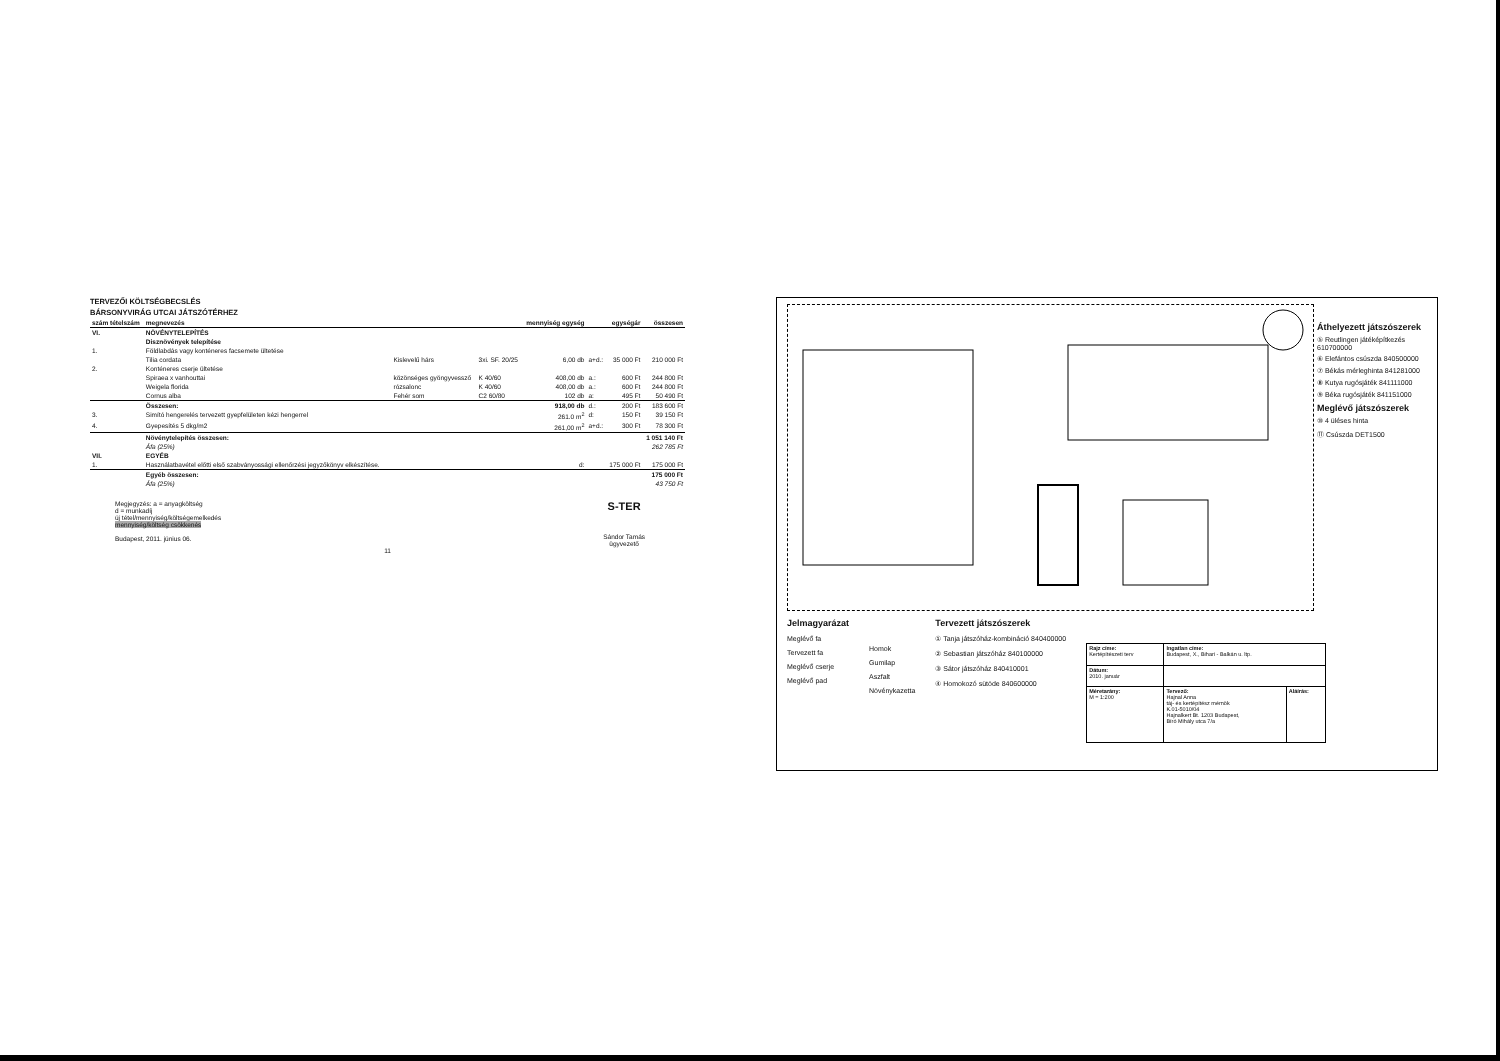TERVEZŐI KÖLTSÉGBECSLÉS
BÁRSONYVIRÁG UTCAI JÁTSZÓTÉRHEZ
| szám tételszám | megnevezés | | | mennyiség egység | | egységár | összesen |
| --- | --- | --- | --- | --- | --- | --- | --- |
| VI. | NÖVÉNYTELEPÍTÉS | | | | | | |
| | Disznövények telepítése | | | | | | |
| 1. | Földlabdás vagy konténeres facsemete ültetése | | | | | | |
| | Tilia cordata | Kislevelű hárs | 3xi. SF. 20/25 | 6,00 db | a+d.: | 35 000 Ft | 210 000 Ft |
| 2. | Konténeres cserje ültetése | | | | | | |
| | Spiraea x vanhouttai | közönséges gyöngyvessző | K 40/60 | 408,00 db | a.: | 600 Ft | 244 800 Ft |
| | Weigela florida | rózsalonc | K 40/60 | 408,00 db | a.: | 600 Ft | 244 800 Ft |
| | Cornus alba | Fehér som | C2 60/80 | 102 db | a: | 495 Ft | 50 490 Ft |
| | Összesen: | | | 918,00 db | d.: | 200 Ft | 183 600 Ft |
| 3. | Simító hengerelés tervezett gyepfelületen kézi hengerrel | | | 261.0 m<sup>2</sup> | d: | 150 Ft | 39 150 Ft |
| 4. | Gyepesítés 5 dkg/m2 | | | 261,00 m<sup>2</sup> | a+d.: | 300 Ft | 78 300 Ft |
| | Növénytelepítés összesen: | | | | | | 1 051 140 Ft |
| | Áfa (25%) | | | | | | 262 785 Ft |
| VII. | EGYÉB | | | | | | |
| 1. | Használatbavétel előtti első szabványossági ellenőrzési jegyzőkönyv elkészítése. | | | d: | | 175 000 Ft | 175 000 Ft |
| | Egyéb összesen: | | | | | | 175 000 Ft |
| | Áfa (25%) | | | | | | 43 750 Ft |
Megjegyzés: a = anyagköltség
d = munkadíj
új tétel/mennyiség/költségemelkedés
mennyiség/költség csökkenés
Budapest, 2011. június 06.
S-TER
Sándor Tamás
ügyvezető
11
Áthelyezett játszószerek
⑤ Reutlingen játéképítkezés 610700000
⑥ Elefántos csúszda 840500000
⑦ Békás mérleghinta 841281000
⑧ Kutya rugósjáték 841111000
⑨ Béka rugósjáték 841151000
Meglévő játszószerek
⑩ 4 üléses hinta
⑪ Csúszda DET1500
Jelmagyarázat
Meglévő fa
Tervezett fa
Meglévő cserje
Meglévő pad
Homok
Gumilap
Aszfalt
Növénykazetta
Tervezett játszószerek
① Tanja játszóház-kombináció 840400000
② Sebastian játszóház 840100000
③ Sátor játszóház 840410001
④ Homokozó sütöde 840600000
| Rajz címe: Kertépítészeti terv | Ingatlan címe: Budapest, X., Bihari - Balkán u. ltp. | |
| Dátum: 2010. január | | |
| Méretarány: M = 1:200 | Tervező: Hajnal Anna táj- és kertépítész mérnök K.01-5010/04 Hajnalkert Bt. 1203 Budapest, Bíró Mihály utca 7/a | Aláírás: |